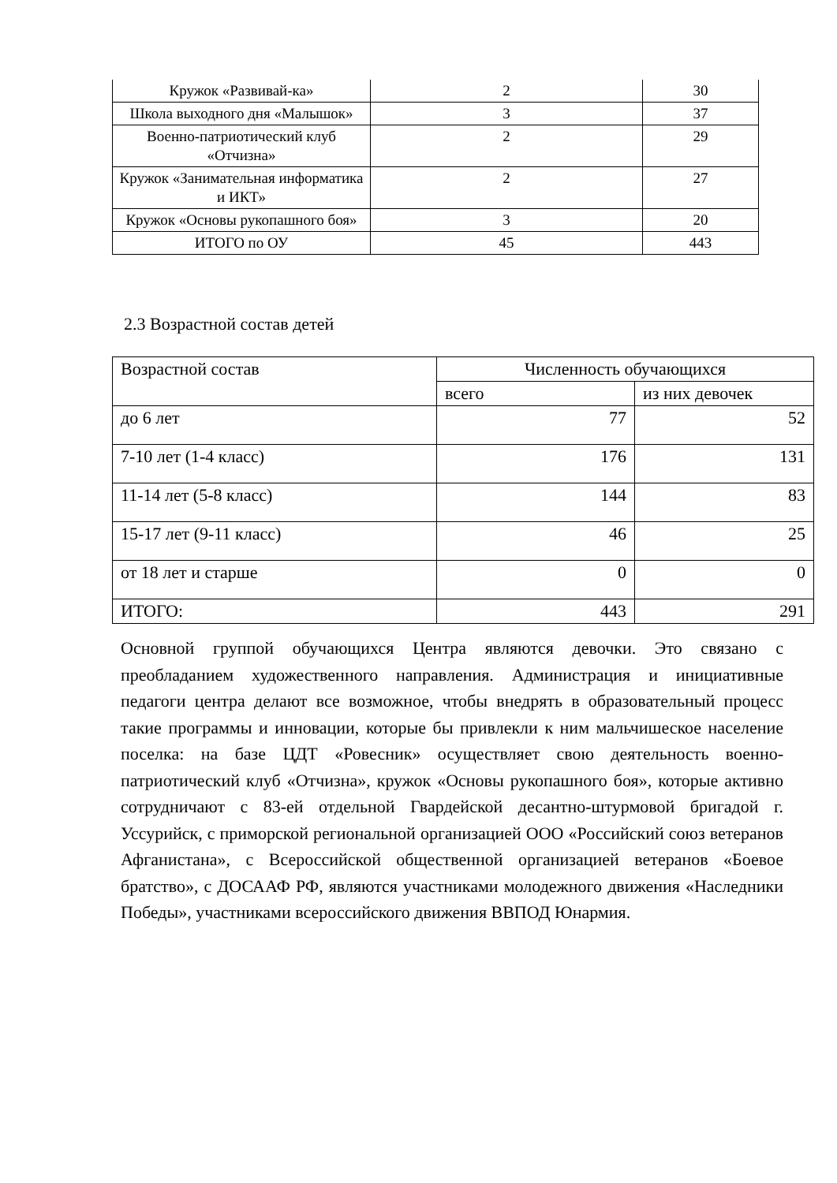| Кружок «Развивай-ка» | 2 | 30 |
| Школа выходного дня «Малышок» | 3 | 37 |
| Военно-патриотический клуб «Отчизна» | 2 | 29 |
| Кружок «Занимательная информатика и ИКТ» | 2 | 27 |
| Кружок «Основы рукопашного боя» | 3 | 20 |
| ИТОГО по ОУ | 45 | 443 |
2.3 Возрастной состав детей
| Возрастной состав | Численность обучающихся | |
| | всего | из них девочек |
| до 6 лет | 77 | 52 |
| 7-10 лет (1-4 класс) | 176 | 131 |
| 11-14 лет (5-8 класс) | 144 | 83 |
| 15-17 лет (9-11 класс) | 46 | 25 |
| от 18 лет и старше | 0 | 0 |
| ИТОГО: | 443 | 291 |
Основной группой обучающихся Центра являются девочки. Это связано с преобладанием художественного направления. Администрация и инициативные педагоги центра делают все возможное, чтобы внедрять в образовательный процесс такие программы и инновации, которые бы привлекли к ним мальчишеское население поселка: на базе ЦДТ «Ровесник» осуществляет свою деятельность военно-патриотический клуб «Отчизна», кружок «Основы рукопашного боя», которые активно сотрудничают с 83-ей отдельной Гвардейской десантно-штурмовой бригадой г. Уссурийск, с приморской региональной организацией ООО «Российский союз ветеранов Афганистана», с Всероссийской общественной организацией ветеранов «Боевое братство», с ДОСААФ РФ, являются участниками молодежного движения «Наследники Победы», участниками всероссийского движения ВВПОД Юнармия.